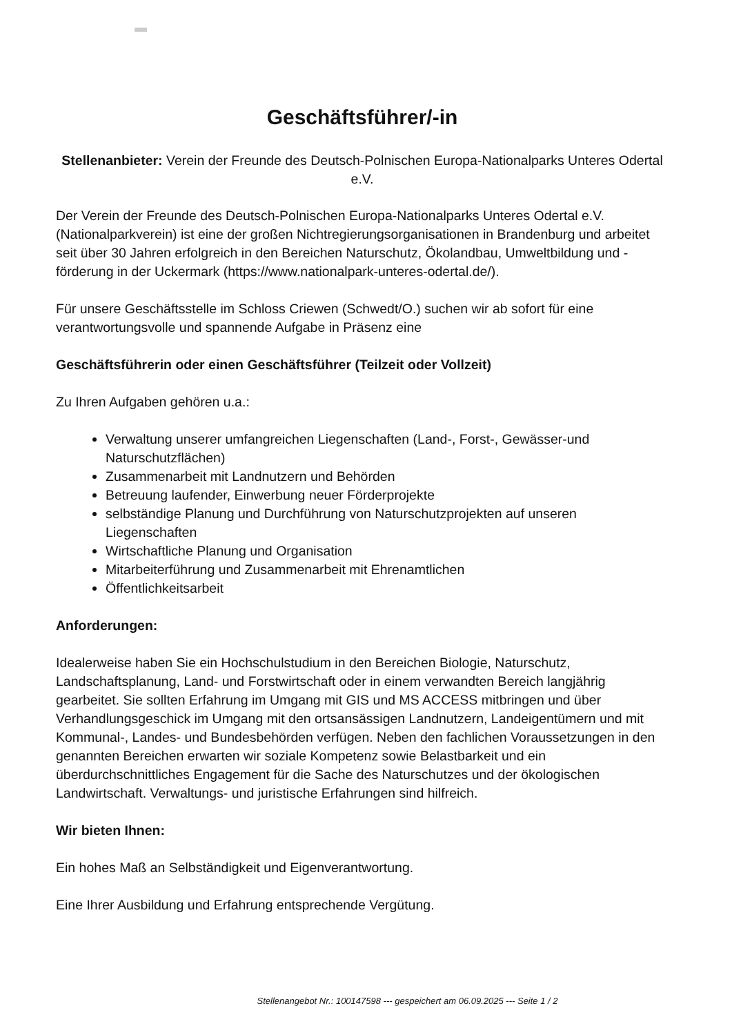Geschäftsführer/-in
Stellenanbieter: Verein der Freunde des Deutsch-Polnischen Europa-Nationalparks Unteres Odertal e.V.
Der Verein der Freunde des Deutsch-Polnischen Europa-Nationalparks Unteres Odertal e.V. (Nationalparkverein) ist eine der großen Nichtregierungsorganisationen in Brandenburg und arbeitet seit über 30 Jahren erfolgreich in den Bereichen Naturschutz, Ökolandbau, Umweltbildung und -förderung in der Uckermark (https://www.nationalpark-unteres-odertal.de/).
Für unsere Geschäftsstelle im Schloss Criewen (Schwedt/O.) suchen wir ab sofort für eine verantwortungsvolle und spannende Aufgabe in Präsenz eine
Geschäftsführerin oder einen Geschäftsführer (Teilzeit oder Vollzeit)
Zu Ihren Aufgaben gehören u.a.:
Verwaltung unserer umfangreichen Liegenschaften (Land-, Forst-, Gewässer-und Naturschutzflächen)
Zusammenarbeit mit Landnutzern und Behörden
Betreuung laufender, Einwerbung neuer Förderprojekte
selbständige Planung und Durchführung von Naturschutzprojekten auf unseren Liegenschaften
Wirtschaftliche Planung und Organisation
Mitarbeiterführung und Zusammenarbeit mit Ehrenamtlichen
Öffentlichkeitsarbeit
Anforderungen:
Idealerweise haben Sie ein Hochschulstudium in den Bereichen Biologie, Naturschutz, Landschaftsplanung, Land- und Forstwirtschaft oder in einem verwandten Bereich langjährig gearbeitet. Sie sollten Erfahrung im Umgang mit GIS und MS ACCESS mitbringen und über Verhandlungsgeschick im Umgang mit den ortsansässigen Landnutzern, Landeigentümern und mit Kommunal-, Landes- und Bundesbehörden verfügen. Neben den fachlichen Voraussetzungen in den genannten Bereichen erwarten wir soziale Kompetenz sowie Belastbarkeit und ein überdurchschnittliches Engagement für die Sache des Naturschutzes und der ökologischen Landwirtschaft. Verwaltungs- und juristische Erfahrungen sind hilfreich.
Wir bieten Ihnen:
Ein hohes Maß an Selbständigkeit und Eigenverantwortung.
Eine Ihrer Ausbildung und Erfahrung entsprechende Vergütung.
Stellenangebot Nr.: 100147598 --- gespeichert am 06.09.2025 --- Seite 1 / 2